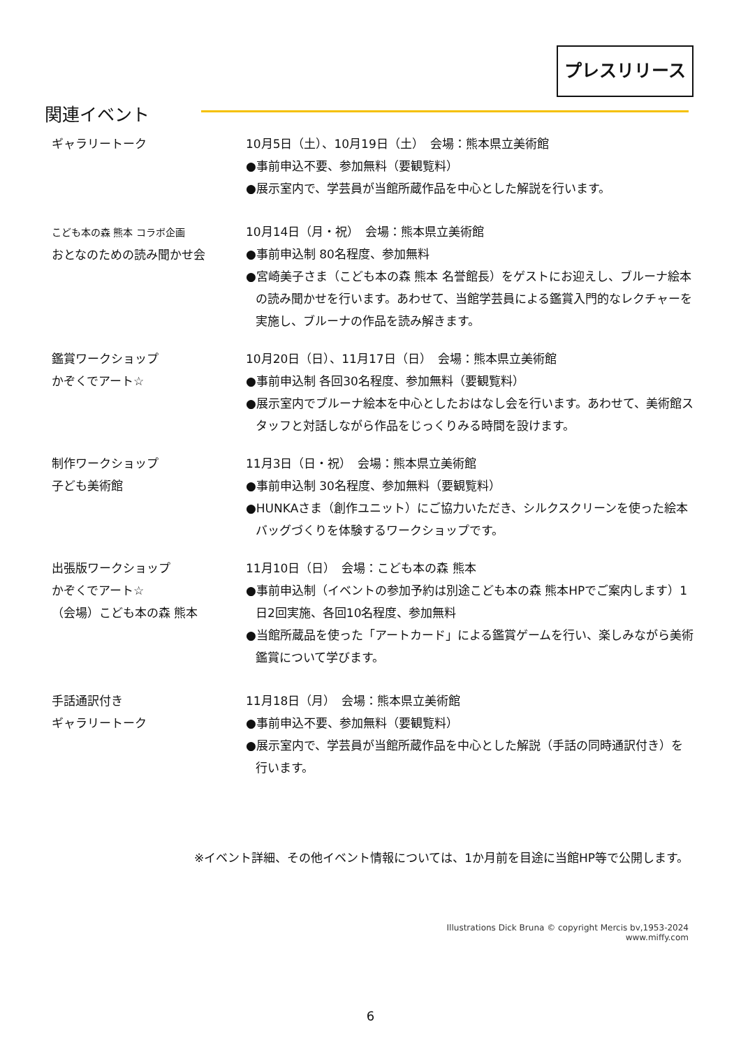プレスリリース
関連イベント
ギャラリートーク 10月5日（土）、10月19日（土）　会場：熊本県立美術館
●事前申込不要、参加無料（要観覧料）
●展示室内で、学芸員が当館所蔵作品を中心とした解説を行います。
こども本の森 熊本 コラボ企画
おとなのための読み聞かせ会
10月14日（月・祝）　会場：熊本県立美術館
●事前申込制 80名程度、参加無料
●宮崎美子さま（こども本の森 熊本 名誉館長）をゲストにお迎えし、ブルーナ絵本の読み聞かせを行います。あわせて、当館学芸員による鑑賞入門的なレクチャーを実施し、ブルーナの作品を読み解きます。
鑑賞ワークショップ
かぞくでアート☆
10月20日（日）、11月17日（日）　会場：熊本県立美術館
●事前申込制 各回30名程度、参加無料（要観覧料）
●展示室内でブルーナ絵本を中心としたおはなし会を行います。あわせて、美術館スタッフと対話しながら作品をじっくりみる時間を設けます。
制作ワークショップ
子ども美術館
11月3日（日・祝）　会場：熊本県立美術館
●事前申込制 30名程度、参加無料（要観覧料）
●HUNKAさま（創作ユニット）にご協力いただき、シルクスクリーンを使った絵本バッグづくりを体験するワークショップです。
出張版ワークショップ
かぞくでアート☆
（会場）こども本の森 熊本
11月10日（日）　会場：こども本の森 熊本
●事前申込制（イベントの参加予約は別途こども本の森 熊本HPでご案内します）1日2回実施、各回10名程度、参加無料
●当館所蔵品を使った「アートカード」による鑑賞ゲームを行い、楽しみながら美術鑑賞について学びます。
手話通訳付き
ギャラリートーク
11月18日（月）　会場：熊本県立美術館
●事前申込不要、参加無料（要観覧料）
●展示室内で、学芸員が当館所蔵作品を中心とした解説（手話の同時通訳付き）を行います。
※イベント詳細、その他イベント情報については、1か月前を目途に当館HP等で公開します。
Illustrations Dick Bruna © copyright Mercis bv,1953-2024 www.miffy.com
6